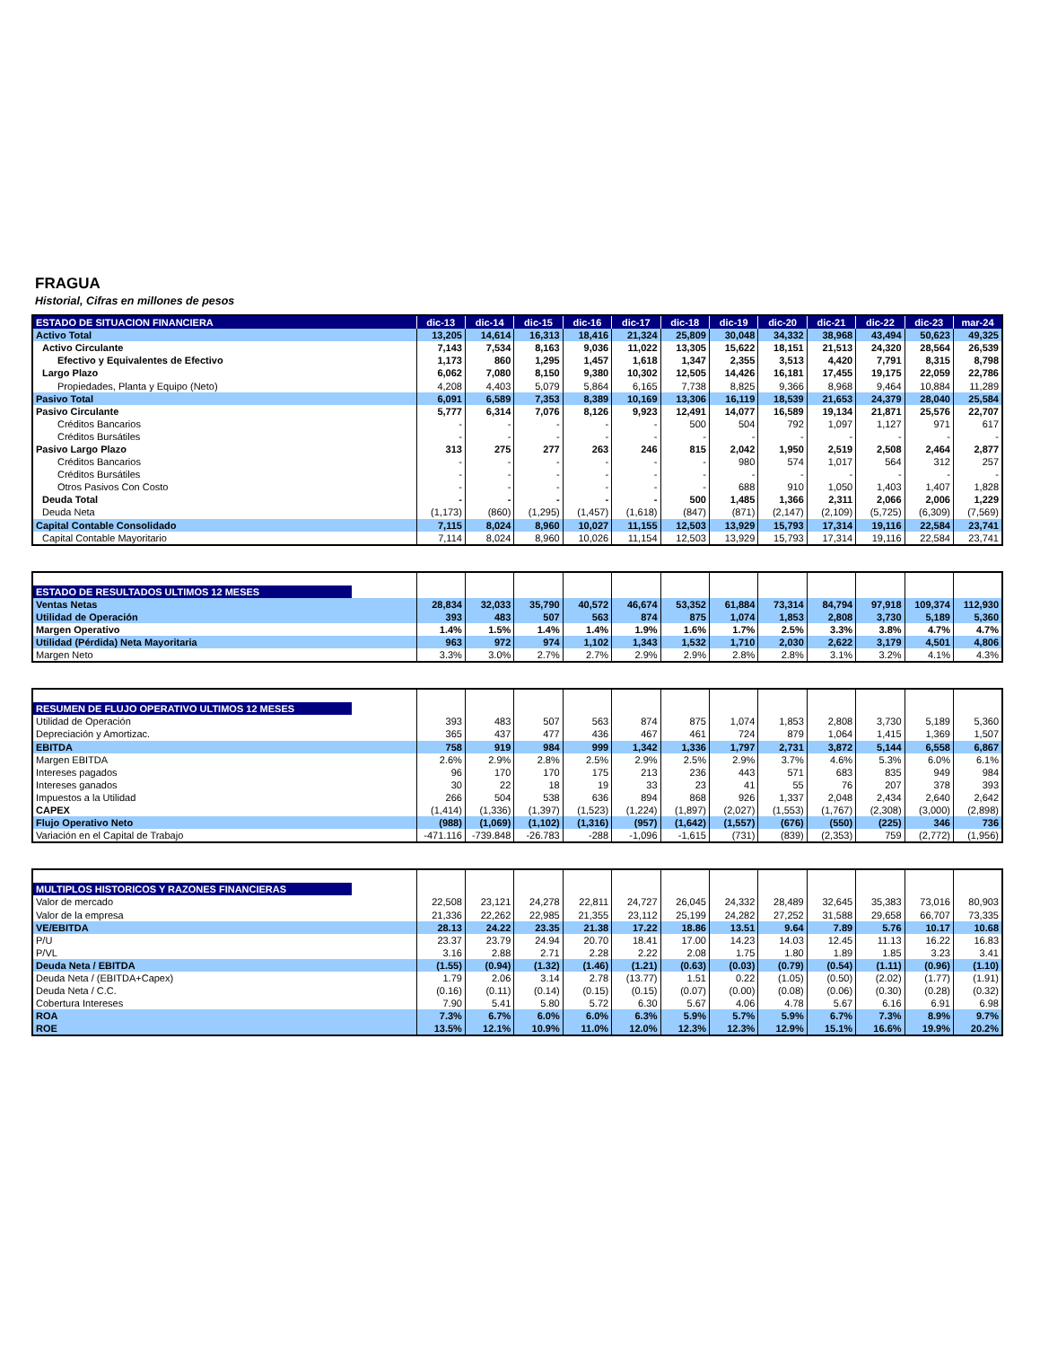FRAGUA
Historial, Cifras en millones de pesos
| ESTADO DE SITUACION FINANCIERA | dic-13 | dic-14 | dic-15 | dic-16 | dic-17 | dic-18 | dic-19 | dic-20 | dic-21 | dic-22 | dic-23 | mar-24 |
| --- | --- | --- | --- | --- | --- | --- | --- | --- | --- | --- | --- | --- |
| Activo Total | 13,205 | 14,614 | 16,313 | 18,416 | 21,324 | 25,809 | 30,048 | 34,332 | 38,968 | 43,494 | 50,623 | 49,325 |
| Activo Circulante | 7,143 | 7,534 | 8,163 | 9,036 | 11,022 | 13,305 | 15,622 | 18,151 | 21,513 | 24,320 | 28,564 | 26,539 |
| Efectivo y Equivalentes de Efectivo | 1,173 | 860 | 1,295 | 1,457 | 1,618 | 1,347 | 2,355 | 3,513 | 4,420 | 7,791 | 8,315 | 8,798 |
| Largo Plazo | 6,062 | 7,080 | 8,150 | 9,380 | 10,302 | 12,505 | 14,426 | 16,181 | 17,455 | 19,175 | 22,059 | 22,786 |
| Propiedades, Planta y Equipo (Neto) | 4,208 | 4,403 | 5,079 | 5,864 | 6,165 | 7,738 | 8,825 | 9,366 | 8,968 | 9,464 | 10,884 | 11,289 |
| Pasivo Total | 6,091 | 6,589 | 7,353 | 8,389 | 10,169 | 13,306 | 16,119 | 18,539 | 21,653 | 24,379 | 28,040 | 25,584 |
| Pasivo Circulante | 5,777 | 6,314 | 7,076 | 8,126 | 9,923 | 12,491 | 14,077 | 16,589 | 19,134 | 21,871 | 25,576 | 22,707 |
| Créditos Bancarios | - | - | - | - | - | 500 | 504 | 792 | 1,097 | 1,127 | 971 | 617 |
| Créditos Bursátiles | - | - | - | - | - | - | - | - | - | - | - | - |
| Pasivo Largo Plazo | 313 | 275 | 277 | 263 | 246 | 815 | 2,042 | 1,950 | 2,519 | 2,508 | 2,464 | 2,877 |
| Créditos Bancarios | - | - | - | - | - | - | 980 | 574 | 1,017 | 564 | 312 | 257 |
| Créditos Bursátiles | - | - | - | - | - | - | - | - | - | - | - | - |
| Otros Pasivos Con Costo | - | - | - | - | - | - | 688 | 910 | 1,050 | 1,403 | 1,407 | 1,828 |
| Deuda Total | - | - | - | - | - | 500 | 1,485 | 1,366 | 2,311 | 2,066 | 2,006 | 1,229 |
| Deuda Neta | (1,173) | (860) | (1,295) | (1,457) | (1,618) | (847) | (871) | (2,147) | (2,109) | (5,725) | (6,309) | (7,569) |
| Capital Contable Consolidado | 7,115 | 8,024 | 8,960 | 10,027 | 11,155 | 12,503 | 13,929 | 15,793 | 17,314 | 19,116 | 22,584 | 23,741 |
| Capital Contable Mayoritario | 7,114 | 8,024 | 8,960 | 10,026 | 11,154 | 12,503 | 13,929 | 15,793 | 17,314 | 19,116 | 22,584 | 23,741 |
| ESTADO DE RESULTADOS ULTIMOS 12 MESES | | | | | | | | | | | | |
| Ventas Netas | 28,834 | 32,033 | 35,790 | 40,572 | 46,674 | 53,352 | 61,884 | 73,314 | 84,794 | 97,918 | 109,374 | 112,930 |
| Utilidad de Operación | 393 | 483 | 507 | 563 | 874 | 875 | 1,074 | 1,853 | 2,808 | 3,730 | 5,189 | 5,360 |
| Margen Operativo | 1.4% | 1.5% | 1.4% | 1.4% | 1.9% | 1.6% | 1.7% | 2.5% | 3.3% | 3.8% | 4.7% | 4.7% |
| Utilidad (Pérdida) Neta Mayoritaria | 963 | 972 | 974 | 1,102 | 1,343 | 1,532 | 1,710 | 2,030 | 2,622 | 3,179 | 4,501 | 4,806 |
| Margen Neto | 3.3% | 3.0% | 2.7% | 2.7% | 2.9% | 2.9% | 2.8% | 2.8% | 3.1% | 3.2% | 4.1% | 4.3% |
| RESUMEN DE FLUJO OPERATIVO ULTIMOS 12 MESES | | | | | | | | | | | | |
| Utilidad de Operación | 393 | 483 | 507 | 563 | 874 | 875 | 1,074 | 1,853 | 2,808 | 3,730 | 5,189 | 5,360 |
| Depreciación y Amortizac. | 365 | 437 | 477 | 436 | 467 | 461 | 724 | 879 | 1,064 | 1,415 | 1,369 | 1,507 |
| EBITDA | 758 | 919 | 984 | 999 | 1,342 | 1,336 | 1,797 | 2,731 | 3,872 | 5,144 | 6,558 | 6,867 |
| Margen EBITDA | 2.6% | 2.9% | 2.8% | 2.5% | 2.9% | 2.5% | 2.9% | 3.7% | 4.6% | 5.3% | 6.0% | 6.1% |
| Intereses pagados | 96 | 170 | 170 | 175 | 213 | 236 | 443 | 571 | 683 | 835 | 949 | 984 |
| Intereses ganados | 30 | 22 | 18 | 19 | 33 | 23 | 41 | 55 | 76 | 207 | 378 | 393 |
| Impuestos a la Utilidad | 266 | 504 | 538 | 636 | 894 | 868 | 926 | 1,337 | 2,048 | 2,434 | 2,640 | 2,642 |
| CAPEX | (1,414) | (1,336) | (1,397) | (1,523) | (1,224) | (1,897) | (2,027) | (1,553) | (1,767) | (2,308) | (3,000) | (2,898) |
| Flujo Operativo Neto | (988) | (1,069) | (1,102) | (1,316) | (957) | (1,642) | (1,557) | (676) | (550) | (225) | 346 | 736 |
| Variación en el Capital de Trabajo | -471.116 | -739.848 | -26.783 | -288 | -1,096 | -1,615 | (731) | (839) | (2,353) | 759 | (2,772) | (1,956) |
| MULTIPLOS HISTORICOS Y RAZONES FINANCIERAS | | | | | | | | | | | | |
| Valor de mercado | 22,508 | 23,121 | 24,278 | 22,811 | 24,727 | 26,045 | 24,332 | 28,489 | 32,645 | 35,383 | 73,016 | 80,903 |
| Valor de la empresa | 21,336 | 22,262 | 22,985 | 21,355 | 23,112 | 25,199 | 24,282 | 27,252 | 31,588 | 29,658 | 66,707 | 73,335 |
| VE/EBITDA | 28.13 | 24.22 | 23.35 | 21.38 | 17.22 | 18.86 | 13.51 | 9.64 | 7.89 | 5.76 | 10.17 | 10.68 |
| P/U | 23.37 | 23.79 | 24.94 | 20.70 | 18.41 | 17.00 | 14.23 | 14.03 | 12.45 | 11.13 | 16.22 | 16.83 |
| P/VL | 3.16 | 2.88 | 2.71 | 2.28 | 2.22 | 2.08 | 1.75 | 1.80 | 1.89 | 1.85 | 3.23 | 3.41 |
| Deuda Neta / EBITDA | (1.55) | (0.94) | (1.32) | (1.46) | (1.21) | (0.63) | (0.03) | (0.79) | (0.54) | (1.11) | (0.96) | (1.10) |
| Deuda Neta / (EBITDA+Capex) | 1.79 | 2.06 | 3.14 | 2.78 | (13.77) | 1.51 | 0.22 | (1.05) | (0.50) | (2.02) | (1.77) | (1.91) |
| Deuda Neta / C.C. | (0.16) | (0.11) | (0.14) | (0.15) | (0.15) | (0.07) | (0.00) | (0.08) | (0.06) | (0.30) | (0.28) | (0.32) |
| Cobertura Intereses | 7.90 | 5.41 | 5.80 | 5.72 | 6.30 | 5.67 | 4.06 | 4.78 | 5.67 | 6.16 | 6.91 | 6.98 |
| ROA | 7.3% | 6.7% | 6.0% | 6.0% | 6.3% | 5.9% | 5.7% | 5.9% | 6.7% | 7.3% | 8.9% | 9.7% |
| ROE | 13.5% | 12.1% | 10.9% | 11.0% | 12.0% | 12.3% | 12.3% | 12.9% | 15.1% | 16.6% | 19.9% | 20.2% |